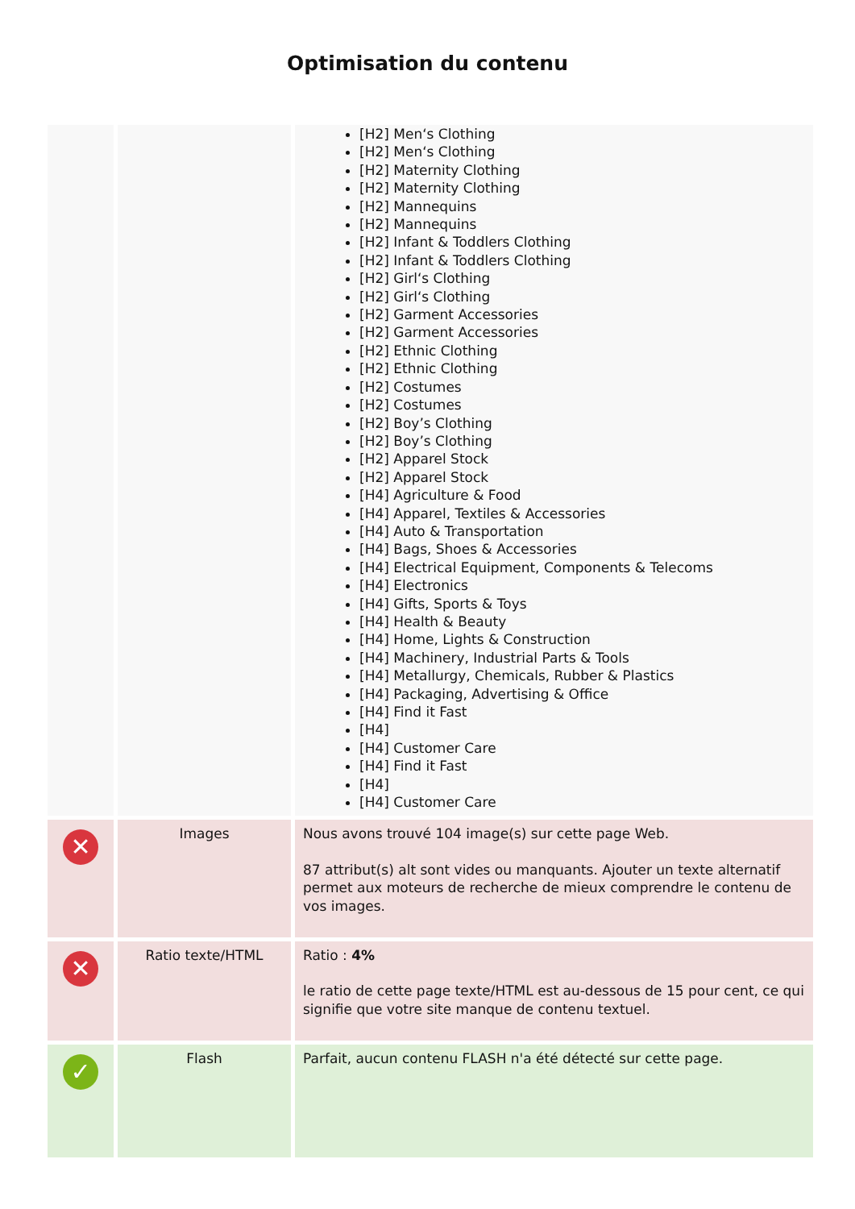Optimisation du contenu
| | | [H2] Men‘s Clothing [H2] Men‘s Clothing [H2] Maternity Clothing [H2] Maternity Clothing [H2] Mannequins [H2] Mannequins [H2] Infant & Toddlers Clothing [H2] Infant & Toddlers Clothing [H2] Girl‘s Clothing [H2] Girl‘s Clothing [H2] Garment Accessories [H2] Garment Accessories [H2] Ethnic Clothing [H2] Ethnic Clothing [H2] Costumes [H2] Costumes [H2] Boy’s Clothing [H2] Boy’s Clothing [H2] Apparel Stock [H2] Apparel Stock [H4] Agriculture & Food [H4] Apparel, Textiles & Accessories [H4] Auto & Transportation [H4] Bags, Shoes & Accessories [H4] Electrical Equipment, Components & Telecoms [H4] Electronics [H4] Gifts, Sports & Toys [H4] Health & Beauty [H4] Home, Lights & Construction [H4] Machinery, Industrial Parts & Tools [H4] Metallurgy, Chemicals, Rubber & Plastics [H4] Packaging, Advertising & Office [H4] Find it Fast [H4] [H4] Customer Care [H4] Find it Fast [H4] [H4] Customer Care |
| ✕ | Images | Nous avons trouvé 104 image(s) sur cette page Web. 87 attribut(s) alt sont vides ou manquants. Ajouter un texte alternatif permet aux moteurs de recherche de mieux comprendre le contenu de vos images. |
| ✕ | Ratio texte/HTML | Ratio : 4% le ratio de cette page texte/HTML est au-dessous de 15 pour cent, ce qui signifie que votre site manque de contenu textuel. |
| ✓ | Flash | Parfait, aucun contenu FLASH n'a été détecté sur cette page. |